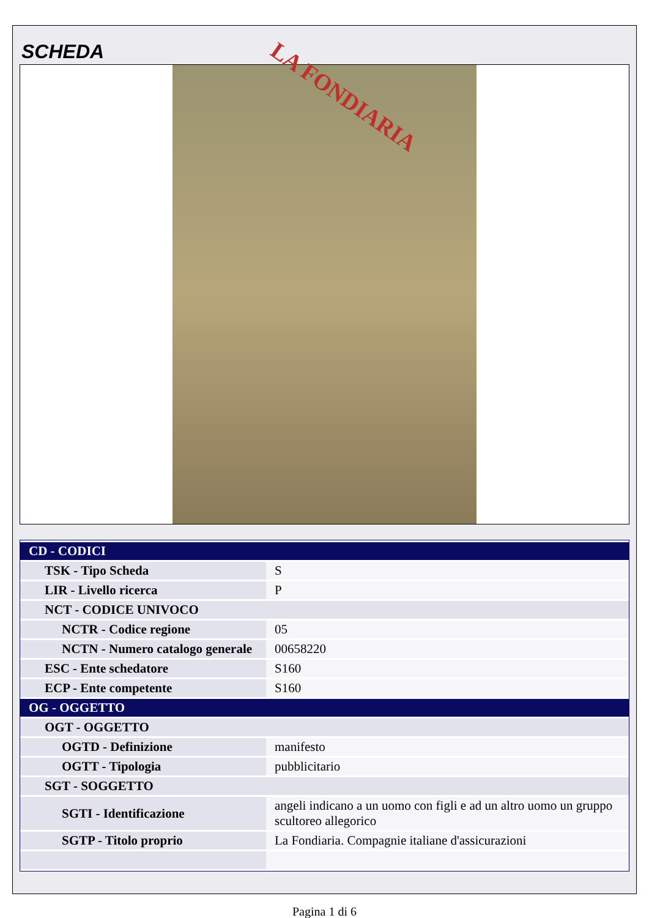SCHEDA
LA FONDIARIA
| CD - CODICI | |
| TSK - Tipo Scheda | S |
| LIR - Livello ricerca | P |
| NCT - CODICE UNIVOCO | |
| NCTR - Codice regione | 05 |
| NCTN - Numero catalogo generale | 00658220 |
| ESC - Ente schedatore | S160 |
| ECP - Ente competente | S160 |
| OG - OGGETTO | |
| OGT - OGGETTO | |
| OGTD - Definizione | manifesto |
| OGTT - Tipologia | pubblicitario |
| SGT - SOGGETTO | |
| SGTI - Identificazione | angeli indicano a un uomo con figli e ad un altro uomo un gruppo scultoreo allegorico |
| SGTP - Titolo proprio | La Fondiaria. Compagnie italiane d'assicurazioni |
Pagina 1 di 6